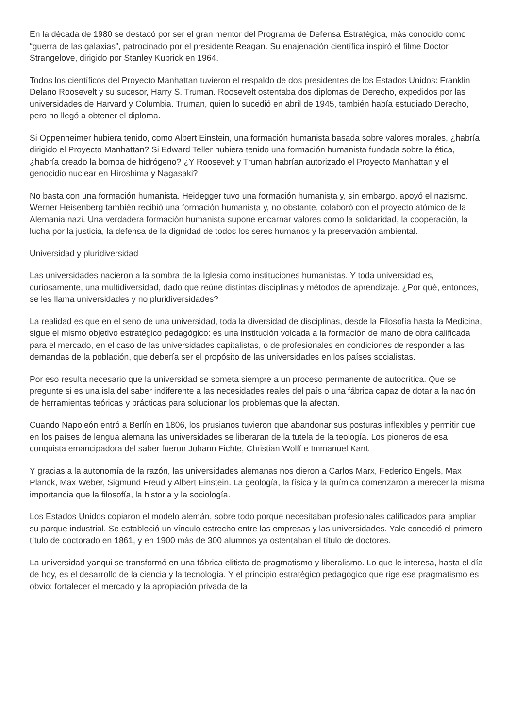En la década de 1980 se destacó por ser el gran mentor del Programa de Defensa Estratégica, más conocido como “guerra de las galaxias”, patrocinado por el presidente Reagan. Su enajenación científica inspiró el filme Doctor Strangelove, dirigido por Stanley Kubrick en 1964.
Todos los científicos del Proyecto Manhattan tuvieron el respaldo de dos presidentes de los Estados Unidos: Franklin Delano Roosevelt y su sucesor, Harry S. Truman. Roosevelt ostentaba dos diplomas de Derecho, expedidos por las universidades de Harvard y Columbia. Truman, quien lo sucedió en abril de 1945, también había estudiado Derecho, pero no llegó a obtener el diploma.
Si Oppenheimer hubiera tenido, como Albert Einstein, una formación humanista basada sobre valores morales, ¿habría dirigido el Proyecto Manhattan? Si Edward Teller hubiera tenido una formación humanista fundada sobre la ética, ¿habría creado la bomba de hidrógeno? ¿Y Roosevelt y Truman habrían autorizado el Proyecto Manhattan y el genocidio nuclear en Hiroshima y Nagasaki?
No basta con una formación humanista. Heidegger tuvo una formación humanista y, sin embargo, apoyó el nazismo. Werner Heisenberg también recibió una formación humanista y, no obstante, colaboró con el proyecto atómico de la Alemania nazi. Una verdadera formación humanista supone encarnar valores como la solidaridad, la cooperación, la lucha por la justicia, la defensa de la dignidad de todos los seres humanos y la preservación ambiental.
Universidad y pluridiversidad
Las universidades nacieron a la sombra de la Iglesia como instituciones humanistas. Y toda universidad es, curiosamente, una multidiversidad, dado que reúne distintas disciplinas y métodos de aprendizaje. ¿Por qué, entonces, se les llama universidades y no pluridiversidades?
La realidad es que en el seno de una universidad, toda la diversidad de disciplinas, desde la Filosofía hasta la Medicina, sigue el mismo objetivo estratégico pedagógico: es una institución volcada a la formación de mano de obra calificada para el mercado, en el caso de las universidades capitalistas, o de profesionales en condiciones de responder a las demandas de la población, que debería ser el propósito de las universidades en los países socialistas.
Por eso resulta necesario que la universidad se someta siempre a un proceso permanente de autocrítica. Que se pregunte si es una isla del saber indiferente a las necesidades reales del país o una fábrica capaz de dotar a la nación de herramientas teóricas y prácticas para solucionar los problemas que la afectan.
Cuando Napoleón entró a Berlín en 1806, los prusianos tuvieron que abandonar sus posturas inflexibles y permitir que en los países de lengua alemana las universidades se liberaran de la tutela de la teología. Los pioneros de esa conquista emancipadora del saber fueron Johann Fichte, Christian Wolff e Immanuel Kant.
Y gracias a la autonomía de la razón, las universidades alemanas nos dieron a Carlos Marx, Federico Engels, Max Planck, Max Weber, Sigmund Freud y Albert Einstein. La geología, la física y la química comenzaron a merecer la misma importancia que la filosofía, la historia y la sociología.
Los Estados Unidos copiaron el modelo alemán, sobre todo porque necesitaban profesionales calificados para ampliar su parque industrial. Se estableció un vínculo estrecho entre las empresas y las universidades. Yale concedió el primero título de doctorado en 1861, y en 1900 más de 300 alumnos ya ostentaban el título de doctores.
La universidad yanqui se transformó en una fábrica elitista de pragmatismo y liberalismo. Lo que le interesa, hasta el día de hoy, es el desarrollo de la ciencia y la tecnología. Y el principio estratégico pedagógico que rige ese pragmatismo es obvio: fortalecer el mercado y la apropiación privada de la